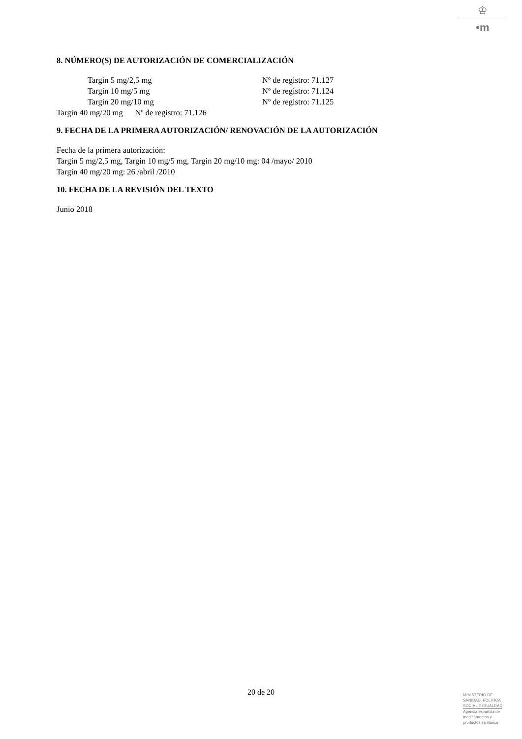♔
•m
8. NÚMERO(S) DE AUTORIZACIÓN DE COMERCIALIZACIÓN
| Targin 5 mg/2,5 mg | Nº de registro: 71.127 |
| Targin 10 mg/5 mg | Nº de registro: 71.124 |
| Targin 20 mg/10 mg | Nº de registro: 71.125 |
Targin 40 mg/20 mg Nº de registro: 71.126
9. FECHA DE LA PRIMERA AUTORIZACIÓN/ RENOVACIÓN DE LA AUTORIZACIÓN
Fecha de la primera autorización:
Targin 5 mg/2,5 mg, Targin 10 mg/5 mg, Targin 20 mg/10 mg: 04 /mayo/ 2010
Targin 40 mg/20 mg: 26 /abril /2010
10. FECHA DE LA REVISIÓN DEL TEXTO
Junio 2018
20 de 20
MINISTERIO DE
SANIDAD, POLITICA
SOCIAL E IGUALDAD
Agencia española de
medicamentos y
productos sanitarios